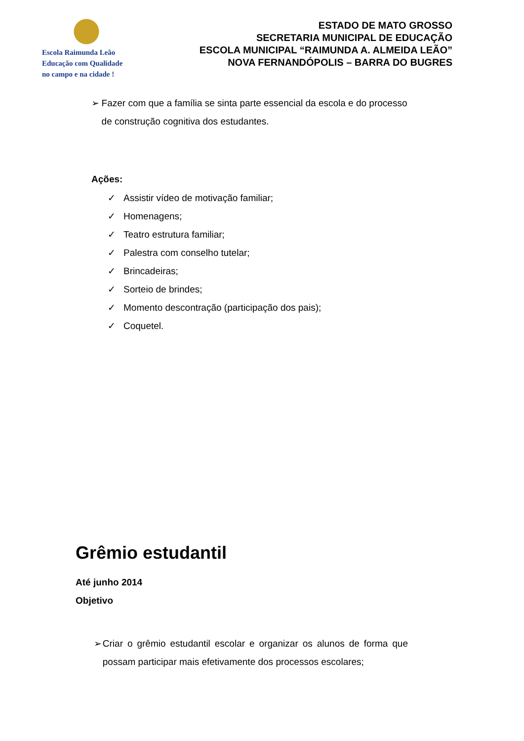Escola Raimunda Leão
Educação com Qualidade
no campo e na cidade !
ESTADO DE MATO GROSSO
SECRETARIA MUNICIPAL DE EDUCAÇÃO
ESCOLA MUNICIPAL “RAIMUNDA A. ALMEIDA LEÃO”
NOVA FERNANDÓPOLIS – BARRA DO BUGRES
➢ Fazer com que a família se sinta parte essencial da escola e do processo de construção cognitiva dos estudantes.
Ações:
✓ Assistir vídeo de motivação familiar;
✓ Homenagens;
✓ Teatro estrutura familiar;
✓ Palestra com conselho tutelar;
✓ Brincadeiras;
✓ Sorteio de brindes;
✓ Momento descontração (participação dos pais);
✓ Coquetel.
Grêmio estudantil
Até junho 2014
Objetivo
➢ Criar o grêmio estudantil escolar e organizar os alunos de forma que possam participar mais efetivamente dos processos escolares;